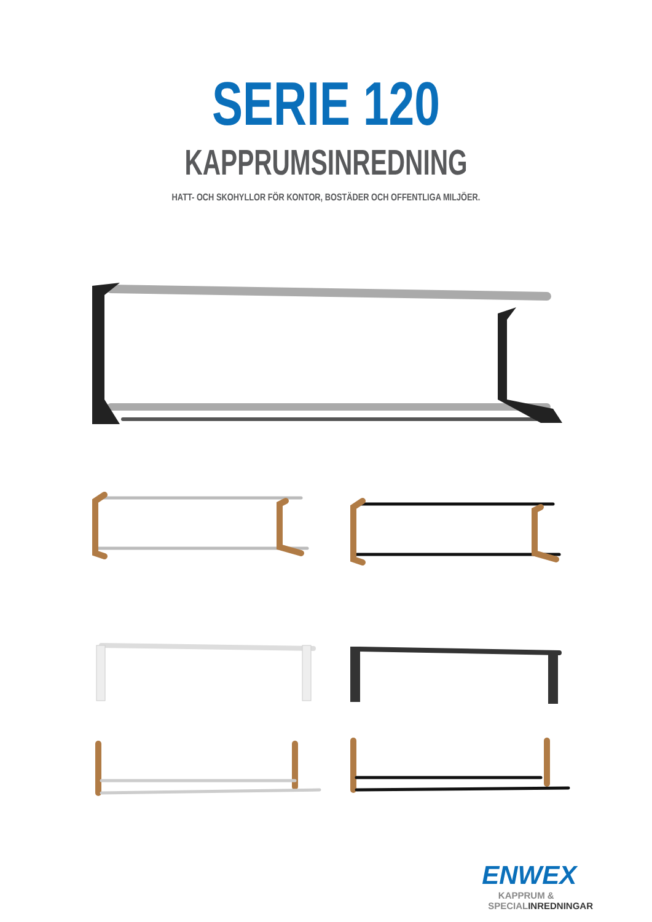SERIE 120
KAPPRUMSINREDNING
HATT- OCH SKOHYLLOR FÖR KONTOR, BOSTÄDER OCH OFFENTLIGA MILJÖER.
ENWEX
KAPPRUM &
SPECIALINREDNINGAR